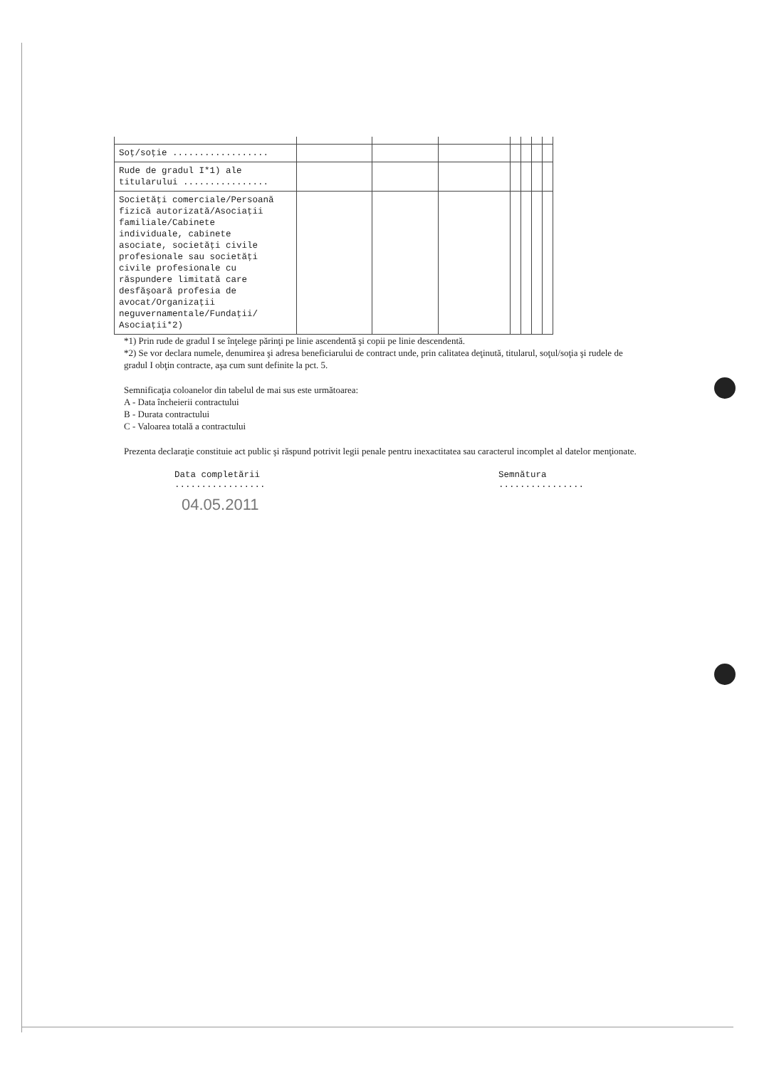| Soţ/soţie .................. | | | | | | | |
| Rude de gradul I*1) ale titularului ................ | | | | | | | |
| Societăţi comerciale/Persoană fizică autorizată/Asociaţii familiale/Cabinete individuale, cabinete asociate, societăţi civile profesionale sau societăţi civile profesionale cu răspundere limitată care desfăşoară profesia de avocat/Organizaţii neguvernamentale/Fundaţii/ Asociaţii*2) | | | | | | | |
*1) Prin rude de gradul I se înţelege părinţi pe linie ascendentă şi copii pe linie descendentă.
*2) Se vor declara numele, denumirea şi adresa beneficiarului de contract unde, prin calitatea deţinută, titularul, soţul/soţia şi rudele de gradul I obţin contracte, aşa cum sunt definite la pct. 5.
Semnificaţia coloanelor din tabelul de mai sus este următoarea:
A - Data încheierii contractului
B - Durata contractului
C - Valoarea totală a contractului
Prezenta declaraţie constituie act public şi răspund potrivit legii penale pentru inexactitatea sau caracterul incomplet al datelor menţionate.
Data completării
.................
Semnătura
................
04.05.2011